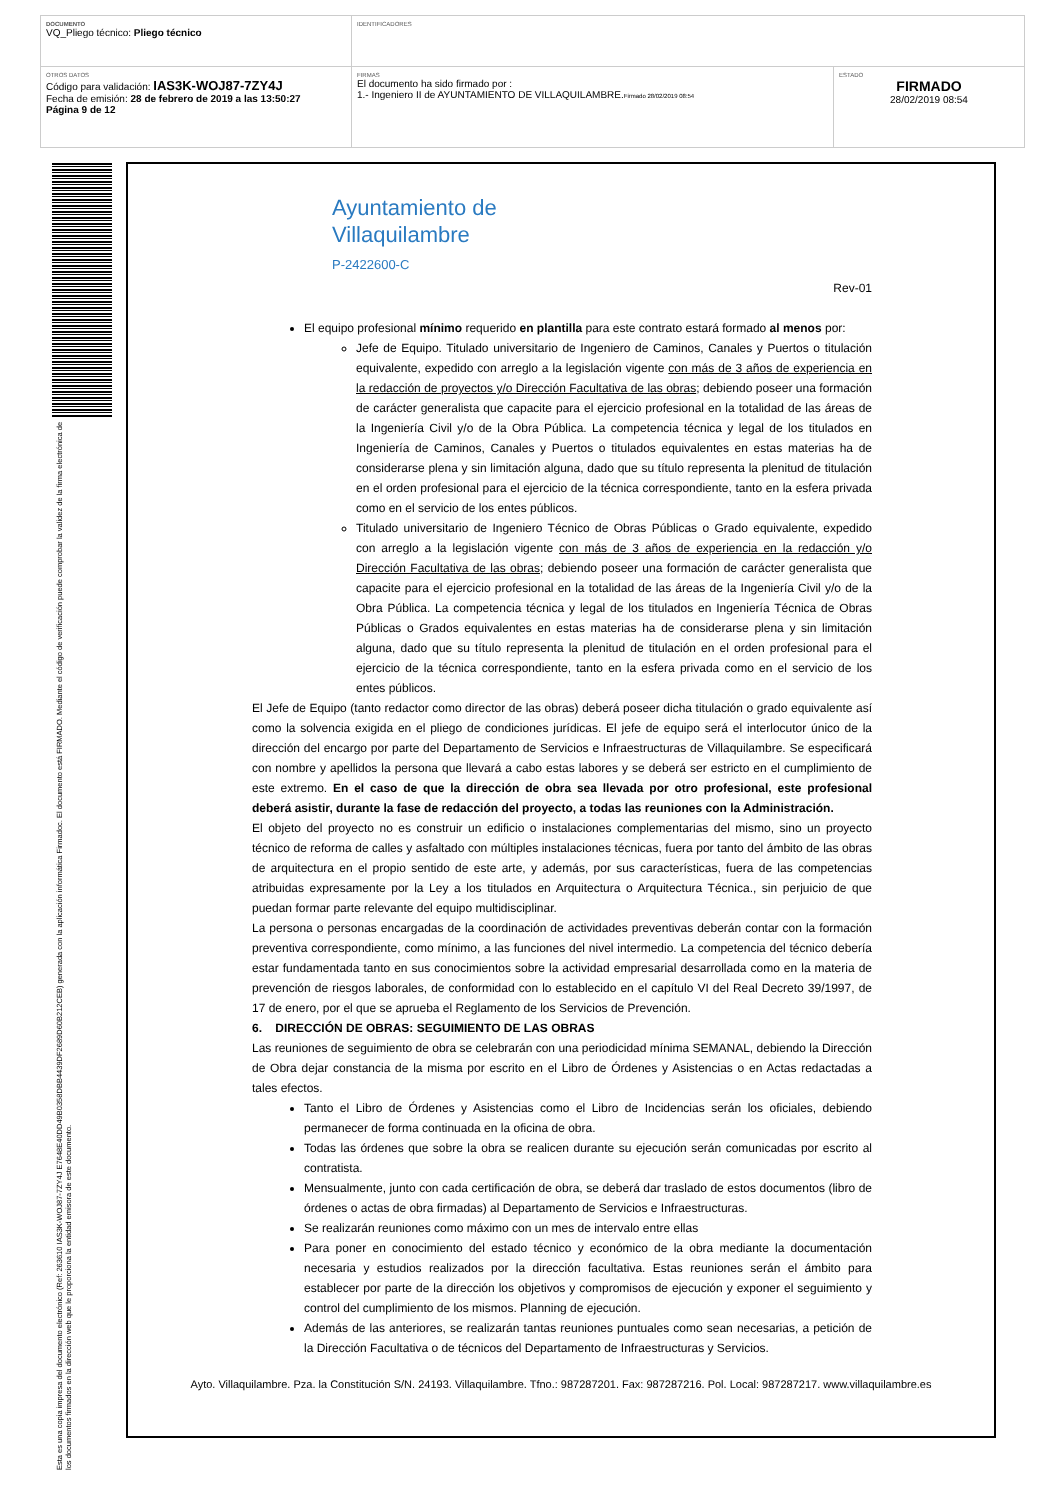| DOCUMENTO VQ_Pliego técnico: Pliego técnico | IDENTIFICADORES | |
| OTROS DATOS Código para validación: IAS3K-WOJ87-7ZY4J Fecha de emisión: 28 de febrero de 2019 a las 13:50:27 Página 9 de 12 | FIRMAS El documento ha sido firmado por : 1.- Ingeniero II de AYUNTAMIENTO DE VILLAQUILAMBRE. Firmado 28/02/2019 08:54 | ESTADO FIRMADO 28/02/2019 08:54 |
Esta es una copia impresa del documento electrónico (Ref: 263610 IAS3K-WOJ87-7ZY4J E7648E40DD49B0358DBB4439DF2689D60B212CEB) generada con la aplicación informática Firmadoc. El documento está FIRMADO. Mediante el código de verificación puede comprobar la validez de la firma electrónica de los documentos firmados en la dirección web que le proporciona la entidad emisora de este documento.
Ayuntamiento de
Villaquilambre
P-2422600-C
Rev-01
El equipo profesional mínimo requerido en plantilla para este contrato estará formado al menos por:
Jefe de Equipo. Titulado universitario de Ingeniero de Caminos, Canales y Puertos o titulación equivalente, expedido con arreglo a la legislación vigente con más de 3 años de experiencia en la redacción de proyectos y/o Dirección Facultativa de las obras; debiendo poseer una formación de carácter generalista que capacite para el ejercicio profesional en la totalidad de las áreas de la Ingeniería Civil y/o de la Obra Pública. La competencia técnica y legal de los titulados en Ingeniería de Caminos, Canales y Puertos o titulados equivalentes en estas materias ha de considerarse plena y sin limitación alguna, dado que su título representa la plenitud de titulación en el orden profesional para el ejercicio de la técnica correspondiente, tanto en la esfera privada como en el servicio de los entes públicos.
Titulado universitario de Ingeniero Técnico de Obras Públicas o Grado equivalente, expedido con arreglo a la legislación vigente con más de 3 años de experiencia en la redacción y/o Dirección Facultativa de las obras; debiendo poseer una formación de carácter generalista que capacite para el ejercicio profesional en la totalidad de las áreas de la Ingeniería Civil y/o de la Obra Pública. La competencia técnica y legal de los titulados en Ingeniería Técnica de Obras Públicas o Grados equivalentes en estas materias ha de considerarse plena y sin limitación alguna, dado que su título representa la plenitud de titulación en el orden profesional para el ejercicio de la técnica correspondiente, tanto en la esfera privada como en el servicio de los entes públicos.
El Jefe de Equipo (tanto redactor como director de las obras) deberá poseer dicha titulación o grado equivalente así como la solvencia exigida en el pliego de condiciones jurídicas. El jefe de equipo será el interlocutor único de la dirección del encargo por parte del Departamento de Servicios e Infraestructuras de Villaquilambre. Se especificará con nombre y apellidos la persona que llevará a cabo estas labores y se deberá ser estricto en el cumplimiento de este extremo. En el caso de que la dirección de obra sea llevada por otro profesional, este profesional deberá asistir, durante la fase de redacción del proyecto, a todas las reuniones con la Administración.
El objeto del proyecto no es construir un edificio o instalaciones complementarias del mismo, sino un proyecto técnico de reforma de calles y asfaltado con múltiples instalaciones técnicas, fuera por tanto del ámbito de las obras de arquitectura en el propio sentido de este arte, y además, por sus características, fuera de las competencias atribuidas expresamente por la Ley a los titulados en Arquitectura o Arquitectura Técnica., sin perjuicio de que puedan formar parte relevante del equipo multidisciplinar.
La persona o personas encargadas de la coordinación de actividades preventivas deberán contar con la formación preventiva correspondiente, como mínimo, a las funciones del nivel intermedio. La competencia del técnico debería estar fundamentada tanto en sus conocimientos sobre la actividad empresarial desarrollada como en la materia de prevención de riesgos laborales, de conformidad con lo establecido en el capítulo VI del Real Decreto 39/1997, de 17 de enero, por el que se aprueba el Reglamento de los Servicios de Prevención.
6. DIRECCIÓN DE OBRAS: SEGUIMIENTO DE LAS OBRAS
Las reuniones de seguimiento de obra se celebrarán con una periodicidad mínima SEMANAL, debiendo la Dirección de Obra dejar constancia de la misma por escrito en el Libro de Órdenes y Asistencias o en Actas redactadas a tales efectos.
Tanto el Libro de Órdenes y Asistencias como el Libro de Incidencias serán los oficiales, debiendo permanecer de forma continuada en la oficina de obra.
Todas las órdenes que sobre la obra se realicen durante su ejecución serán comunicadas por escrito al contratista.
Mensualmente, junto con cada certificación de obra, se deberá dar traslado de estos documentos (libro de órdenes o actas de obra firmadas) al Departamento de Servicios e Infraestructuras.
Se realizarán reuniones como máximo con un mes de intervalo entre ellas
Para poner en conocimiento del estado técnico y económico de la obra mediante la documentación necesaria y estudios realizados por la dirección facultativa. Estas reuniones serán el ámbito para establecer por parte de la dirección los objetivos y compromisos de ejecución y exponer el seguimiento y control del cumplimiento de los mismos. Planning de ejecución.
Además de las anteriores, se realizarán tantas reuniones puntuales como sean necesarias, a petición de la Dirección Facultativa o de técnicos del Departamento de Infraestructuras y Servicios.
Ayto. Villaquilambre. Pza. la Constitución S/N. 24193. Villaquilambre. Tfno.: 987287201. Fax: 987287216. Pol. Local: 987287217. www.villaquilambre.es